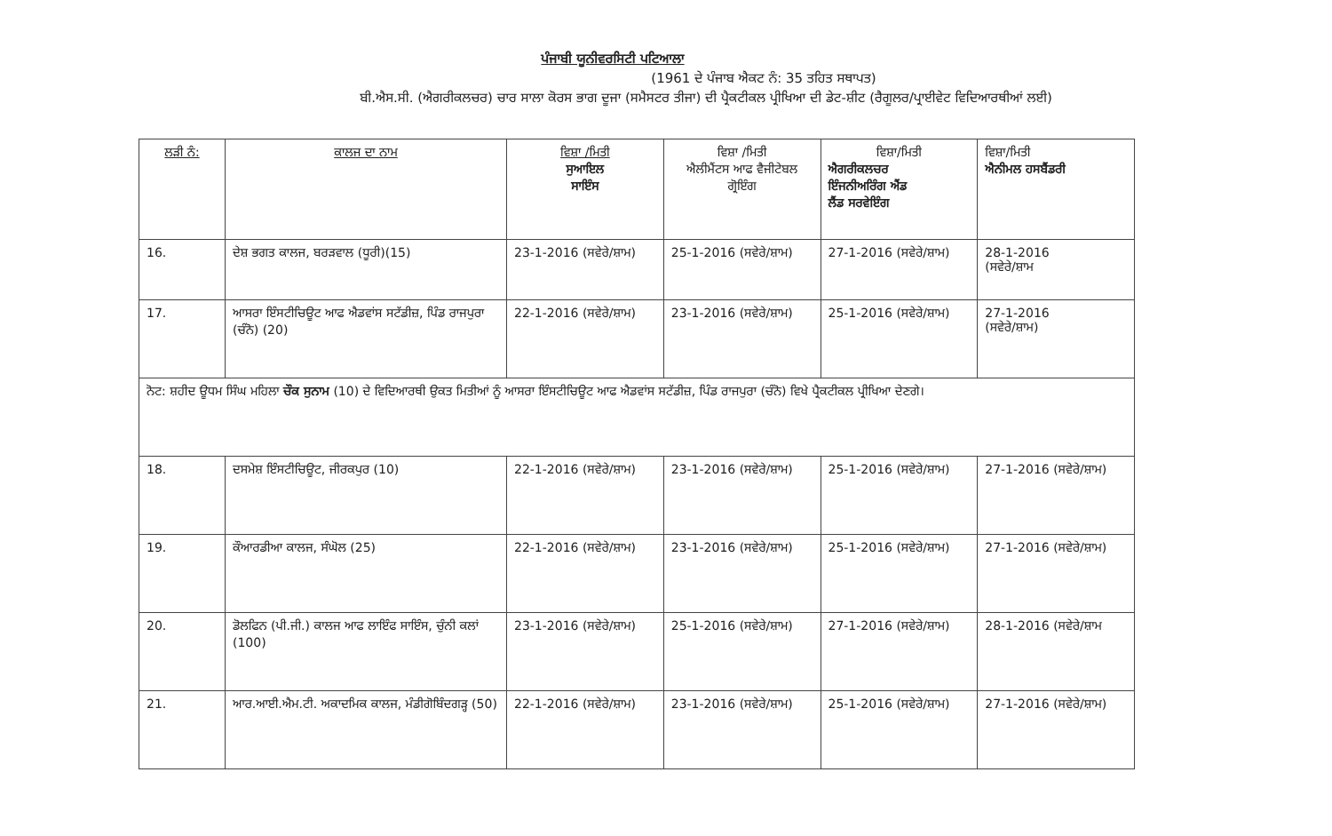ਪੰਜਾਬੀ ਯੂਨੀਵਰਸਿਟੀ ਪਟਿਆਲਾ
(1961 ਦੇ ਪੰਜਾਬ ਐਕਟ ਨੰ: 35 ਤਹਿਤ ਸਥਾਪਤ)
ਬੀ.ਐਸ.ਸੀ. (ਐਗਰੀਕਲਚਰ) ਚਾਰ ਸਾਲਾ ਕੋਰਸ ਭਾਗ ਦੂਜਾ (ਸਮੈਸਟਰ ਤੀਜਾ) ਦੀ ਪ੍ਰੈਕਟੀਕਲ ਪ੍ਰੀਖਿਆ ਦੀ ਡੇਟ-ਸ਼ੀਟ (ਰੈਗੂਲਰ/ਪ੍ਰਾਈਵੇਟ ਵਿਦਿਆਰਥੀਆਂ ਲਈ)
| ਲੜੀ ਨੰ: | ਕਾਲਜ ਦਾ ਨਾਮ | ਵਿਸ਼ਾ /ਮਿਤੀ ਸੁਆਇਲ ਸਾਇੰਸ | ਵਿਸ਼ਾ /ਮਿਤੀ ਐਲੀਮੈਂਟਸ ਆਫ ਵੈਜੀਟੇਬਲ ਗ੍ਰੋਇੰਗ | ਵਿਸ਼ਾ/ਮਿਤੀ ਐਗਰੀਕਲਚਰ ਇੰਜਨੀਅਰਿੰਗ ਐਂਡ ਲੈਂਡ ਸਰਵੇਇੰਗ | ਵਿਸ਼ਾ/ਮਿਤੀ ਐਨੀਮਲ ਹਸਬੈਂਡਰੀ |
| --- | --- | --- | --- | --- | --- |
| 16. | ਦੇਸ਼ ਭਗਤ ਕਾਲਜ, ਬਰੜਵਾਲ (ਧੂਰੀ)(15) | 23-1-2016 (ਸਵੇਰੇ/ਸ਼ਾਮ) | 25-1-2016 (ਸਵੇਰੇ/ਸ਼ਾਮ) | 27-1-2016 (ਸਵੇਰੇ/ਸ਼ਾਮ) | 28-1-2016 (ਸਵੇਰੇ/ਸ਼ਾਮ |
| 17. | ਆਸਰਾ ਇੰਸਟੀਚਿਊਟ ਆਫ ਐਡਵਾਂਸ ਸਟੱਡੀਜ਼, ਪਿੰਡ ਰਾਜਪੁਰਾ (ਚੰਨੋ) (20) | 22-1-2016 (ਸਵੇਰੇ/ਸ਼ਾਮ) | 23-1-2016 (ਸਵੇਰੇ/ਸ਼ਾਮ) | 25-1-2016 (ਸਵੇਰੇ/ਸ਼ਾਮ) | 27-1-2016 (ਸਵੇਰੇ/ਸ਼ਾਮ) |
| ਨੋਟ: ਸ਼ਹੀਦ ਊਧਮ ਸਿੰਘ ਮਹਿਲਾ ਚੌਕ ਸੁਨਾਮ (10) ਦੇ ਵਿਦਿਆਰਥੀ ਉਕਤ ਮਿਤੀਆਂ ਨੂੰ ਆਸਰਾ ਇੰਸਟੀਚਿਊਟ ਆਫ ਐਡਵਾਂਸ ਸਟੱਡੀਜ਼, ਪਿੰਡ ਰਾਜਪੁਰਾ (ਚੰਨੋ) ਵਿਖੇ ਪ੍ਰੈਕਟੀਕਲ ਪ੍ਰੀਖਿਆ ਦੇਣਗੇ। | | | | | |
| 18. | ਦਸਮੇਸ਼ ਇੰਸਟੀਚਿਊਟ, ਜੀਰਕਪੁਰ (10) | 22-1-2016 (ਸਵੇਰੇ/ਸ਼ਾਮ) | 23-1-2016 (ਸਵੇਰੇ/ਸ਼ਾਮ) | 25-1-2016 (ਸਵੇਰੇ/ਸ਼ਾਮ) | 27-1-2016 (ਸਵੇਰੇ/ਸ਼ਾਮ) |
| 19. | ਕੌਆਰਡੀਆ ਕਾਲਜ, ਸੰਘੋਲ (25) | 22-1-2016 (ਸਵੇਰੇ/ਸ਼ਾਮ) | 23-1-2016 (ਸਵੇਰੇ/ਸ਼ਾਮ) | 25-1-2016 (ਸਵੇਰੇ/ਸ਼ਾਮ) | 27-1-2016 (ਸਵੇਰੇ/ਸ਼ਾਮ) |
| 20. | ਡੋਲਫਿਨ (ਪੀ.ਜੀ.) ਕਾਲਜ ਆਫ ਲਾਇੰਫ ਸਾਇੰਸ, ਚੁੰਨੀ ਕਲਾਂ (100) | 23-1-2016 (ਸਵੇਰੇ/ਸ਼ਾਮ) | 25-1-2016 (ਸਵੇਰੇ/ਸ਼ਾਮ) | 27-1-2016 (ਸਵੇਰੇ/ਸ਼ਾਮ) | 28-1-2016 (ਸਵੇਰੇ/ਸ਼ਾਮ |
| 21. | ਆਰ.ਆਈ.ਐਮ.ਟੀ. ਅਕਾਦਮਿਕ ਕਾਲਜ, ਮੰਡੀਗੋਬਿੰਦਗੜ੍ਹ (50) | 22-1-2016 (ਸਵੇਰੇ/ਸ਼ਾਮ) | 23-1-2016 (ਸਵੇਰੇ/ਸ਼ਾਮ) | 25-1-2016 (ਸਵੇਰੇ/ਸ਼ਾਮ) | 27-1-2016 (ਸਵੇਰੇ/ਸ਼ਾਮ) |